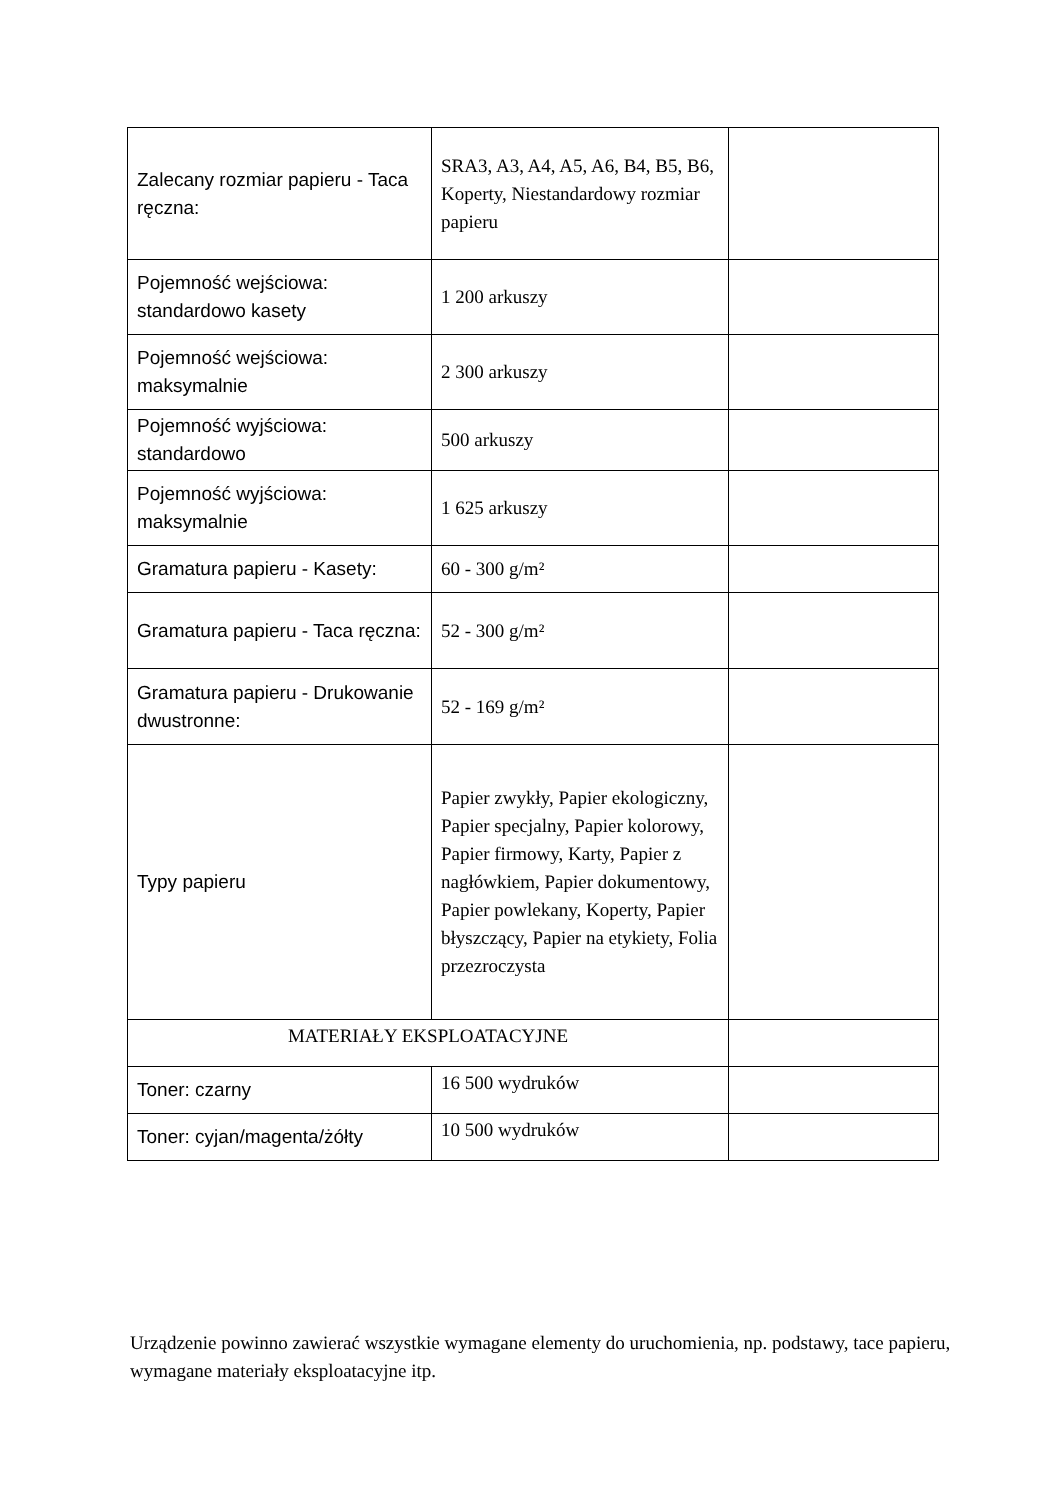| Zalecany rozmiar papieru - Taca ręczna: | SRA3, A3, A4, A5, A6, B4, B5, B6, Koperty, Niestandardowy rozmiar papieru | |
| Pojemność wejściowa: standardowo kasety | 1 200 arkuszy | |
| Pojemność wejściowa: maksymalnie | 2 300 arkuszy | |
| Pojemność wyjściowa: standardowo | 500 arkuszy | |
| Pojemność wyjściowa: maksymalnie | 1 625 arkuszy | |
| Gramatura papieru - Kasety: | 60 - 300 g/m² | |
| Gramatura papieru - Taca ręczna: | 52 - 300 g/m² | |
| Gramatura papieru - Drukowanie dwustronne: | 52 - 169 g/m² | |
| Typy papieru | Papier zwykły, Papier ekologiczny, Papier specjalny, Papier kolorowy, Papier firmowy, Karty, Papier z nagłówkiem, Papier dokumentowy, Papier powlekany, Koperty, Papier błyszczący, Papier na etykiety, Folia przezroczysta | |
| MATERIAŁY EKSPLOATACYJNE | | |
| Toner: czarny | 16 500 wydruków | |
| Toner: cyjan/magenta/żółty | 10 500 wydruków | |
Urządzenie powinno zawierać wszystkie wymagane elementy do uruchomienia, np. podstawy, tace papieru, wymagane materiały eksploatacyjne itp.